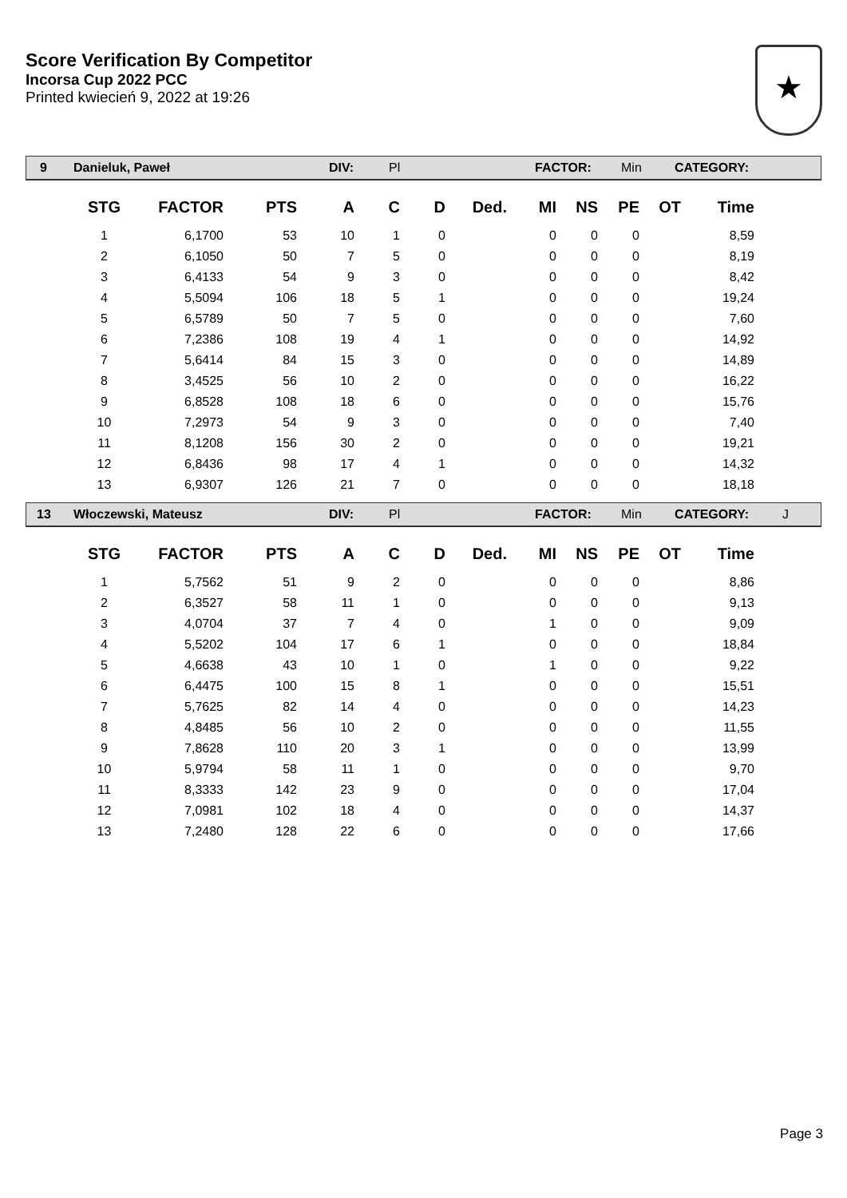Score Verification By Competitor
Incorsa Cup 2022 PCC
Printed kwiecień 9, 2022 at 19:26
★
9 Danieluk, Paweł DIV: Pl FACTOR: Min CATEGORY:
| STG | FACTOR | PTS | A | C | D | Ded. | MI | NS | PE | OT | Time |
| --- | --- | --- | --- | --- | --- | --- | --- | --- | --- | --- | --- |
| 1 | 6,1700 | 53 | 10 | 1 | 0 | | 0 | 0 | 0 | | 8,59 |
| 2 | 6,1050 | 50 | 7 | 5 | 0 | | 0 | 0 | 0 | | 8,19 |
| 3 | 6,4133 | 54 | 9 | 3 | 0 | | 0 | 0 | 0 | | 8,42 |
| 4 | 5,5094 | 106 | 18 | 5 | 1 | | 0 | 0 | 0 | | 19,24 |
| 5 | 6,5789 | 50 | 7 | 5 | 0 | | 0 | 0 | 0 | | 7,60 |
| 6 | 7,2386 | 108 | 19 | 4 | 1 | | 0 | 0 | 0 | | 14,92 |
| 7 | 5,6414 | 84 | 15 | 3 | 0 | | 0 | 0 | 0 | | 14,89 |
| 8 | 3,4525 | 56 | 10 | 2 | 0 | | 0 | 0 | 0 | | 16,22 |
| 9 | 6,8528 | 108 | 18 | 6 | 0 | | 0 | 0 | 0 | | 15,76 |
| 10 | 7,2973 | 54 | 9 | 3 | 0 | | 0 | 0 | 0 | | 7,40 |
| 11 | 8,1208 | 156 | 30 | 2 | 0 | | 0 | 0 | 0 | | 19,21 |
| 12 | 6,8436 | 98 | 17 | 4 | 1 | | 0 | 0 | 0 | | 14,32 |
| 13 | 6,9307 | 126 | 21 | 7 | 0 | | 0 | 0 | 0 | | 18,18 |
13 Włoczewski, Mateusz DIV: Pl FACTOR: Min CATEGORY: J
| STG | FACTOR | PTS | A | C | D | Ded. | MI | NS | PE | OT | Time |
| --- | --- | --- | --- | --- | --- | --- | --- | --- | --- | --- | --- |
| 1 | 5,7562 | 51 | 9 | 2 | 0 | | 0 | 0 | 0 | | 8,86 |
| 2 | 6,3527 | 58 | 11 | 1 | 0 | | 0 | 0 | 0 | | 9,13 |
| 3 | 4,0704 | 37 | 7 | 4 | 0 | | 1 | 0 | 0 | | 9,09 |
| 4 | 5,5202 | 104 | 17 | 6 | 1 | | 0 | 0 | 0 | | 18,84 |
| 5 | 4,6638 | 43 | 10 | 1 | 0 | | 1 | 0 | 0 | | 9,22 |
| 6 | 6,4475 | 100 | 15 | 8 | 1 | | 0 | 0 | 0 | | 15,51 |
| 7 | 5,7625 | 82 | 14 | 4 | 0 | | 0 | 0 | 0 | | 14,23 |
| 8 | 4,8485 | 56 | 10 | 2 | 0 | | 0 | 0 | 0 | | 11,55 |
| 9 | 7,8628 | 110 | 20 | 3 | 1 | | 0 | 0 | 0 | | 13,99 |
| 10 | 5,9794 | 58 | 11 | 1 | 0 | | 0 | 0 | 0 | | 9,70 |
| 11 | 8,3333 | 142 | 23 | 9 | 0 | | 0 | 0 | 0 | | 17,04 |
| 12 | 7,0981 | 102 | 18 | 4 | 0 | | 0 | 0 | 0 | | 14,37 |
| 13 | 7,2480 | 128 | 22 | 6 | 0 | | 0 | 0 | 0 | | 17,66 |
Page 3